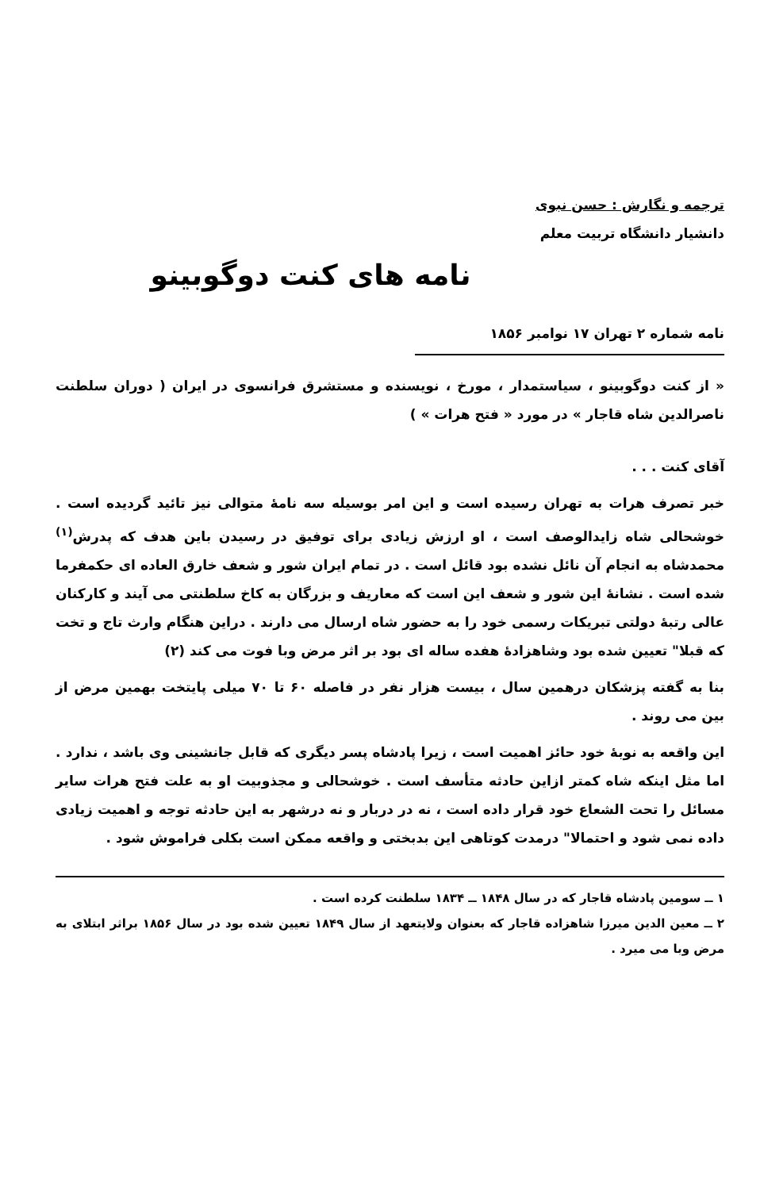ترجمه و نگارش : حسن نبوی
دانشیار دانشگاه تربیت معلم
نامه های کنت دوگوبینو
نامه شماره ۲ تهران ۱۷ نوامبر ۱۸۵۶
« از کنت دوگوبینو ، سیاستمدار ، مورخ ، نویسنده و مستشرق فرانسوی در ایران ( دوران سلطنت ناصرالدین شاه قاجار » در مورد « فتح هرات » )
آقای کنت . . .
خبر تصرف هرات به تهران رسیده است و این امر بوسیله سه نامهٔ متوالی نیز تائید گردیده است . خوشحالی شاه زایدالوصف است ، او ارزش زیادی برای توفیق در رسیدن باین هدف که پدرش<sup>(۱)</sup> محمدشاه به انجام آن نائل نشده بود قائل است . در تمام ایران شور و شعف خارق العاده ای حکمفرما شده است . نشانهٔ این شور و شعف این است که معاریف و بزرگان به کاخ سلطنتی می آیند و کارکنان عالی رتبهٔ دولتی تبریکات رسمی خود را به حضور شاه ارسال می دارند . دراین هنگام وارث تاج و تخت که قبلا" تعیین شده بود وشاهزادهٔ هفده ساله ای بود بر اثر مرض وبا فوت می کند (۲)
بنا به گفته پزشکان درهمین سال ، بیست هزار نفر در فاصله ۶۰ تا ۷۰ میلی پایتخت بهمین مرض از بین می روند .
این واقعه به نوبهٔ خود حائز اهمیت است ، زیرا پادشاه پسر دیگری که قابل جانشینی وی باشد ، ندارد . اما مثل اینکه شاه کمتر ازاین حادثه متأسف است . خوشحالی و مجذوبیت او به علت فتح هرات سایر مسائل را تحت الشعاع خود قرار داده است ، نه در دربار و نه درشهر به این حادثه توجه و اهمیت زیادی داده نمی شود و احتمالا" درمدت کوتاهی این بدبختی و واقعه ممکن است بکلی فراموش شود .
۱ ــ سومین پادشاه قاجار که در سال ۱۸۴۸ ــ ۱۸۳۴ سلطنت کرده است .
۲ ــ معین الدین میرزا شاهزاده قاجار که بعنوان ولایتعهد از سال ۱۸۴۹ تعیین شده بود در سال ۱۸۵۶ براثر ابتلای به مرض وبا می میرد .